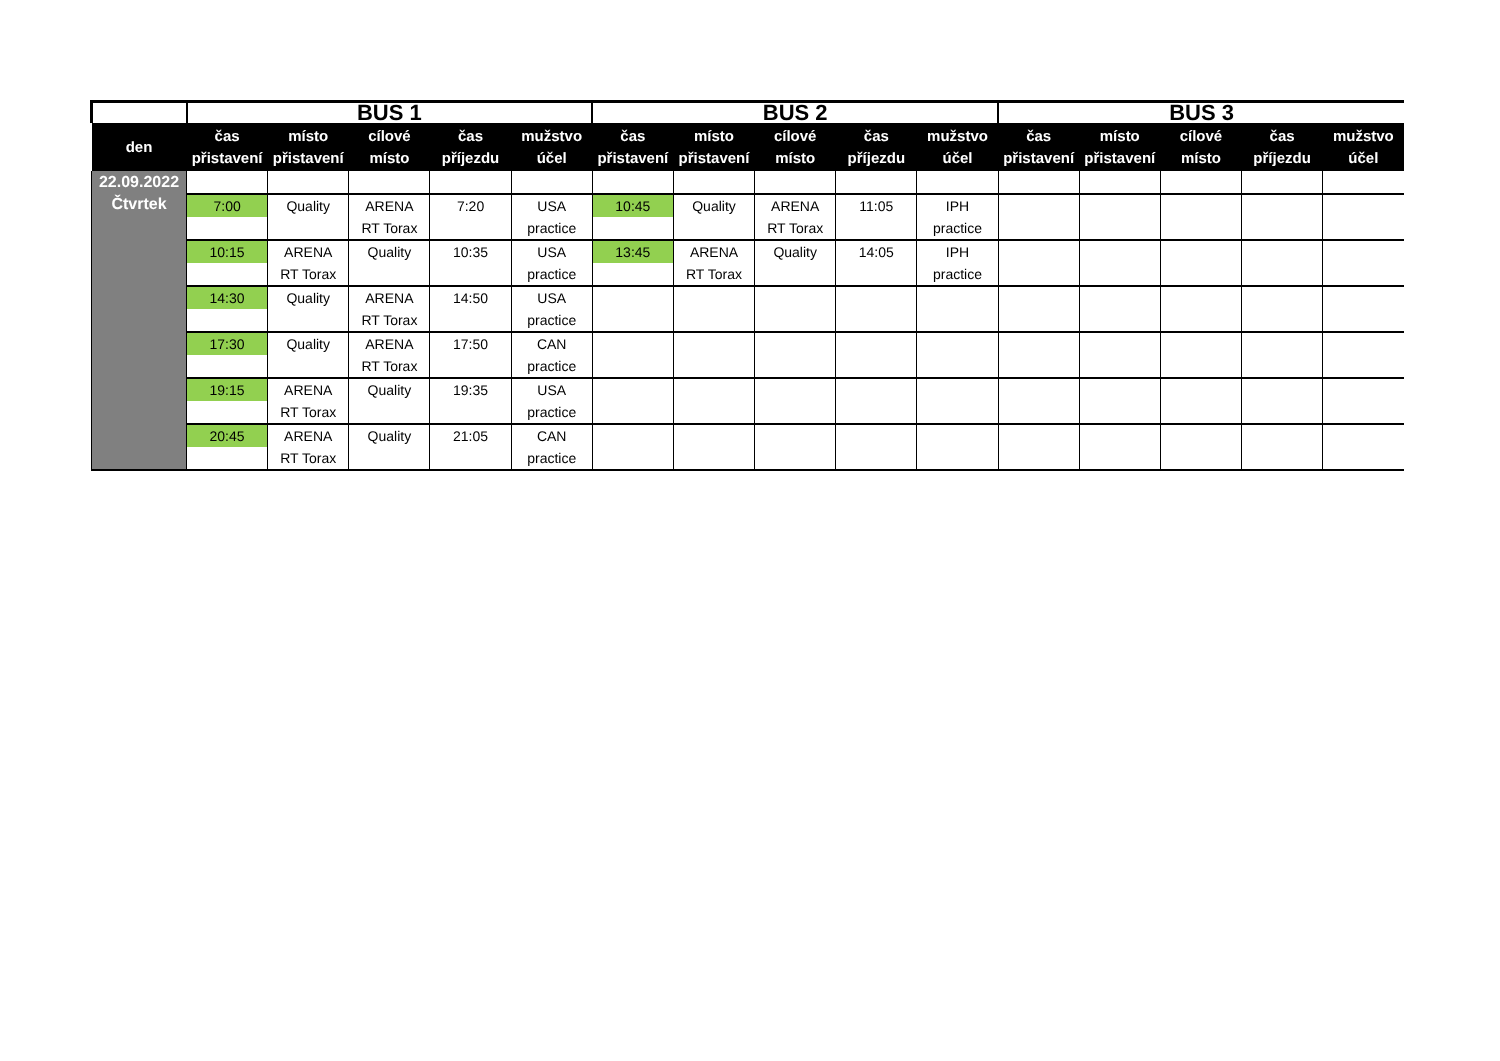| | BUS 1 | | | | | BUS 2 | | | | | BUS 3 | | | | |
| --- | --- | --- | --- | --- | --- | --- | --- | --- | --- | --- | --- | --- | --- | --- | --- |
| den | čas přistavení | místo přistavení | cílové místo | čas příjezdu | mužstvo účel | čas přistavení | místo přistavení | cílové místo | čas příjezdu | mužstvo účel | čas přistavení | místo přistavení | cílové místo | čas příjezdu | mužstvo účel |
| 22.09.2022 Čtvrtek | | | | | | | | | | | | | | | |
| | 7:00 | Quality | ARENA | 7:20 | USA | 10:45 | Quality | ARENA | 11:05 | IPH | | | | | |
| | | | RT Torax | | practice | | | RT Torax | | practice | | | | | |
| | 10:15 | ARENA | Quality | 10:35 | USA | 13:45 | ARENA | Quality | 14:05 | IPH | | | | | |
| | | RT Torax | | | practice | | RT Torax | | | practice | | | | | |
| | 14:30 | Quality | ARENA | 14:50 | USA | | | | | | | | | | |
| | | | RT Torax | | practice | | | | | | | | | | |
| | 17:30 | Quality | ARENA | 17:50 | CAN | | | | | | | | | | |
| | | | RT Torax | | practice | | | | | | | | | | |
| | 19:15 | ARENA | Quality | 19:35 | USA | | | | | | | | | | |
| | | RT Torax | | | practice | | | | | | | | | | |
| | 20:45 | ARENA | Quality | 21:05 | CAN | | | | | | | | | | |
| | | RT Torax | | | practice | | | | | | | | | | |